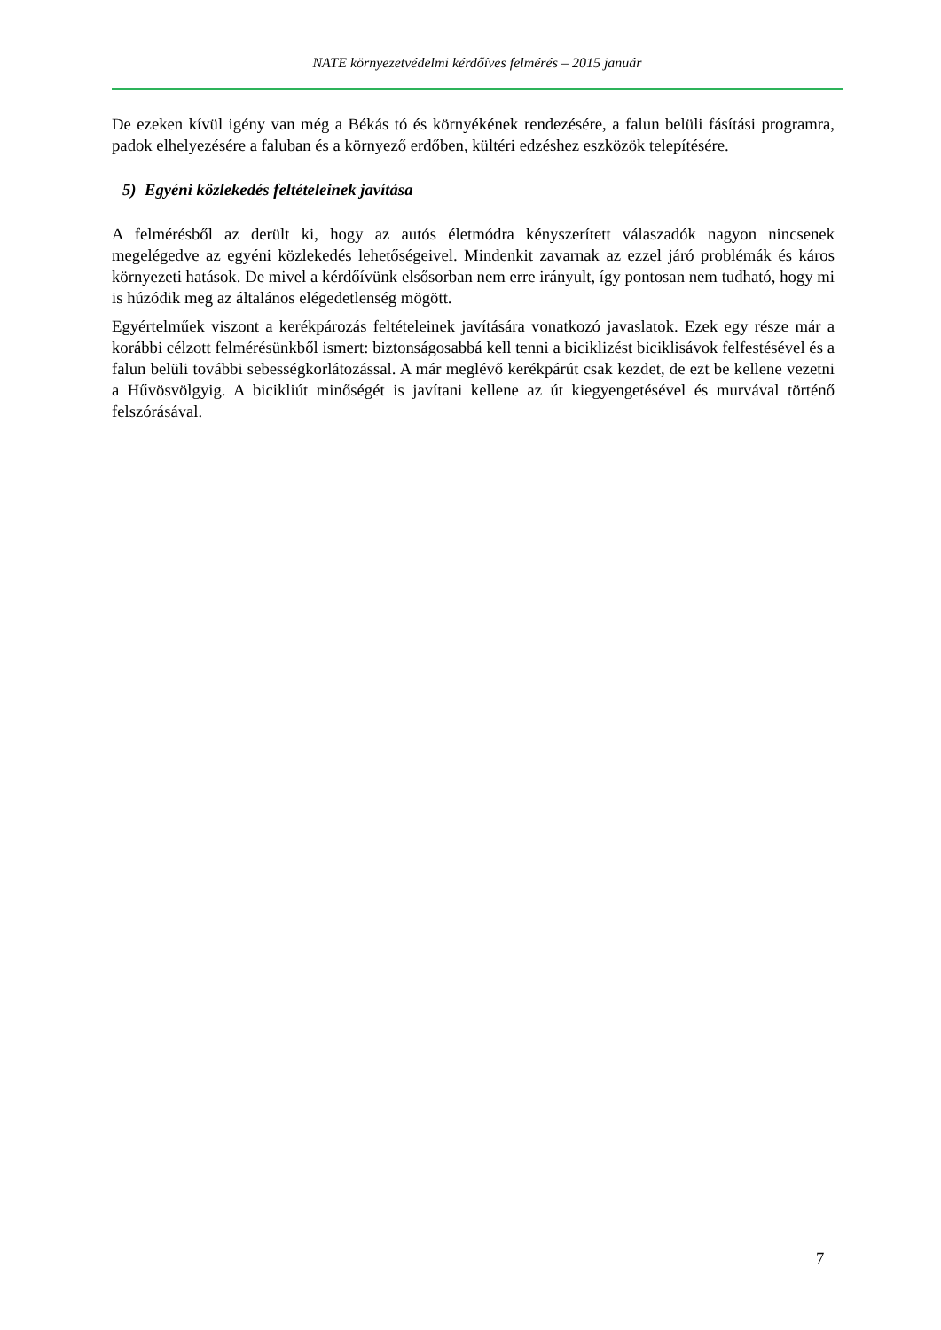NATE környezetvédelmi kérdőíves felmérés – 2015 január
De ezeken kívül igény van még a Békás tó és környékének rendezésére, a falun belüli fásítási programra, padok elhelyezésére a faluban és a környező erdőben, kültéri edzéshez eszközök telepítésére.
5) Egyéni közlekedés feltételeinek javítása
A felmérésből az derült ki, hogy az autós életmódra kényszerített válaszadók nagyon nincsenek megelégedve az egyéni közlekedés lehetőségeivel. Mindenkit zavarnak az ezzel járó problémák és káros környezeti hatások. De mivel a kérdőívünk elsősorban nem erre irányult, így pontosan nem tudható, hogy mi is húzódik meg az általános elégedetlenség mögött.
Egyértelműek viszont a kerékpározás feltételeinek javítására vonatkozó javaslatok. Ezek egy része már a korábbi célzott felmérésünkből ismert: biztonságosabbá kell tenni a biciklizést biciklisávok felfestésével és a falun belüli további sebességkorlátozással. A már meglévő kerékpárút csak kezdet, de ezt be kellene vezetni a Hűvösvölgyig. A bicikliút minőségét is javítani kellene az út kiegyengetésével és murvával történő felszórásával.
7